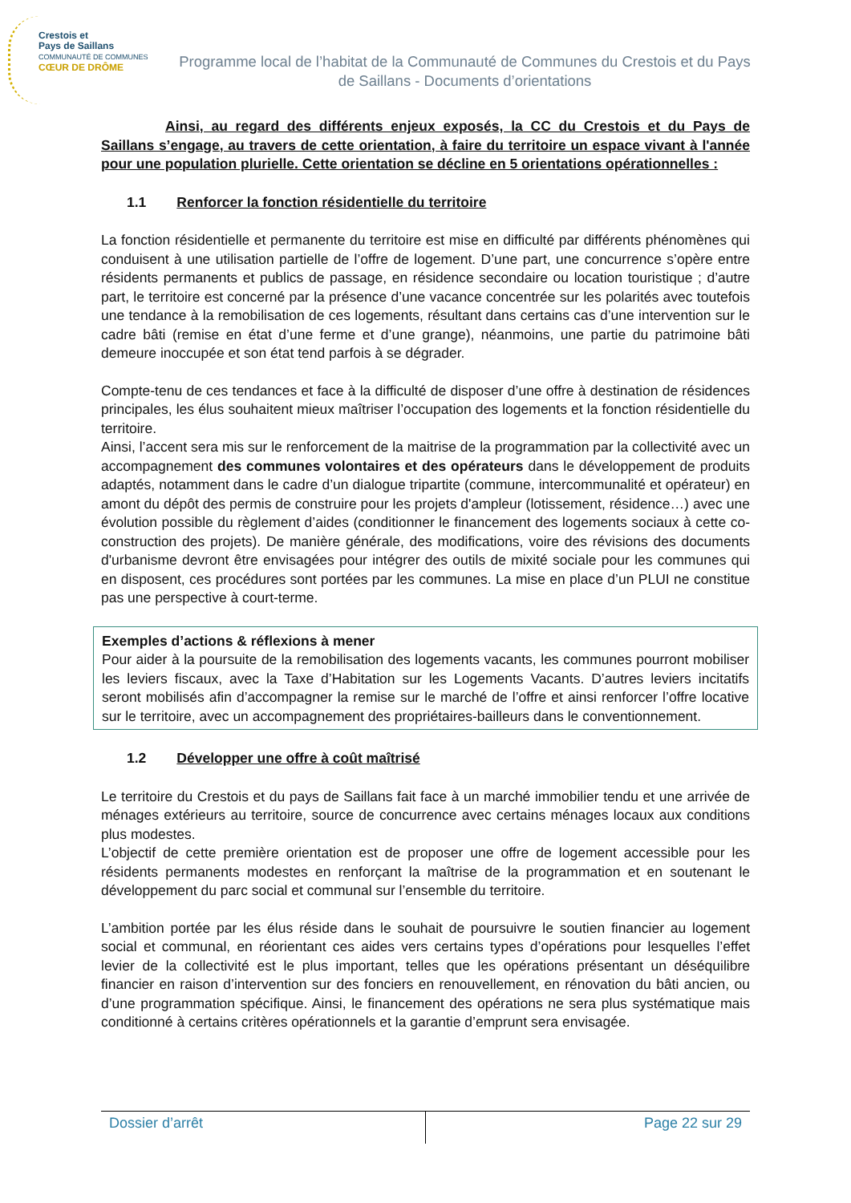Crestois et
Pays de Saillans
COMMUNAUTÉ DE COMMUNES
CŒUR DE DRÔME
Programme local de l’habitat de la Communauté de Communes du Crestois et du Pays de Saillans - Documents d’orientations
Ainsi, au regard des différents enjeux exposés, la CC du Crestois et du Pays de Saillans s’engage, au travers de cette orientation, à faire du territoire un espace vivant à l'année pour une population plurielle. Cette orientation se décline en 5 orientations opérationnelles :
1.1 Renforcer la fonction résidentielle du territoire
La fonction résidentielle et permanente du territoire est mise en difficulté par différents phénomènes qui conduisent à une utilisation partielle de l’offre de logement. D’une part, une concurrence s’opère entre résidents permanents et publics de passage, en résidence secondaire ou location touristique ; d’autre part, le territoire est concerné par la présence d’une vacance concentrée sur les polarités avec toutefois une tendance à la remobilisation de ces logements, résultant dans certains cas d’une intervention sur le cadre bâti (remise en état d’une ferme et d’une grange), néanmoins, une partie du patrimoine bâti demeure inoccupée et son état tend parfois à se dégrader.
Compte-tenu de ces tendances et face à la difficulté de disposer d’une offre à destination de résidences principales, les élus souhaitent mieux maîtriser l’occupation des logements et la fonction résidentielle du territoire.
Ainsi, l’accent sera mis sur le renforcement de la maitrise de la programmation par la collectivité avec un accompagnement des communes volontaires et des opérateurs dans le développement de produits adaptés, notamment dans le cadre d’un dialogue tripartite (commune, intercommunalité et opérateur) en amont du dépôt des permis de construire pour les projets d'ampleur (lotissement, résidence…) avec une évolution possible du règlement d’aides (conditionner le financement des logements sociaux à cette co-construction des projets). De manière générale, des modifications, voire des révisions des documents d'urbanisme devront être envisagées pour intégrer des outils de mixité sociale pour les communes qui en disposent, ces procédures sont portées par les communes. La mise en place d’un PLUI ne constitue pas une perspective à court-terme.
Exemples d’actions & réflexions à mener
Pour aider à la poursuite de la remobilisation des logements vacants, les communes pourront mobiliser les leviers fiscaux, avec la Taxe d’Habitation sur les Logements Vacants. D’autres leviers incitatifs seront mobilisés afin d’accompagner la remise sur le marché de l’offre et ainsi renforcer l’offre locative sur le territoire, avec un accompagnement des propriétaires-bailleurs dans le conventionnement.
1.2 Développer une offre à coût maîtrisé
Le territoire du Crestois et du pays de Saillans fait face à un marché immobilier tendu et une arrivée de ménages extérieurs au territoire, source de concurrence avec certains ménages locaux aux conditions plus modestes.
L’objectif de cette première orientation est de proposer une offre de logement accessible pour les résidents permanents modestes en renforçant la maîtrise de la programmation et en soutenant le développement du parc social et communal sur l’ensemble du territoire.
L’ambition portée par les élus réside dans le souhait de poursuivre le soutien financier au logement social et communal, en réorientant ces aides vers certains types d’opérations pour lesquelles l’effet levier de la collectivité est le plus important, telles que les opérations présentant un déséquilibre financier en raison d’intervention sur des fonciers en renouvellement, en rénovation du bâti ancien, ou d’une programmation spécifique. Ainsi, le financement des opérations ne sera plus systématique mais conditionné à certains critères opérationnels et la garantie d’emprunt sera envisagée.
Dossier d’arrêt Page 22 sur 29